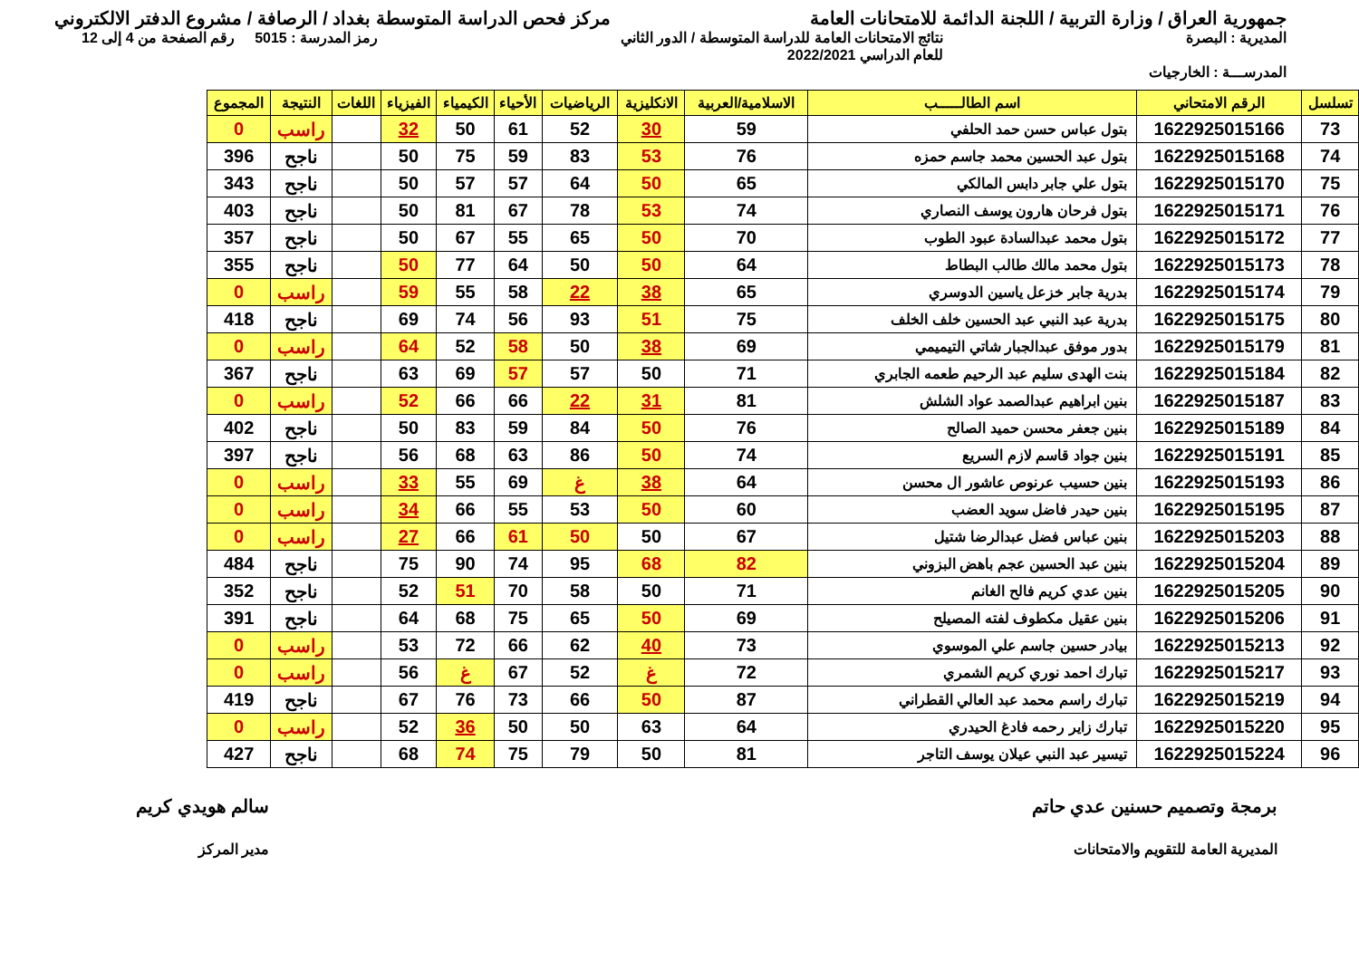جمهورية العراق / وزارة التربية / اللجنة الدائمة للامتحانات العامة
مركز فحص الدراسة المتوسطة بغداد / الرصافة / مشروع الدفتر الالكتروني
المديرية : البصرة نتائج الامتحانات العامة للدراسة المتوسطة / الدور الثاني
للعام الدراسي 2022/2021
رمز المدرسة : 5015 رقم الصفحة من 4 إلى 12
المدرســـة : الخارجيات
| تسلسل | الرقم الامتحاني | اسم الطالـــــب | الاسلامية/العربية | الانكليزية | الرياضيات | الأحياء | الكيمياء | الفيزياء | اللغات | النتيجة | المجموع |
| --- | --- | --- | --- | --- | --- | --- | --- | --- | --- | --- | --- |
| 73 | 1622925015166 | بتول عباس حسن حمد الحلفي | 59 | 30 | 52 | 61 | 50 | 32 | | راسب | 0 |
| 74 | 1622925015168 | بتول عبد الحسين محمد جاسم حمزه | 76 | 53 | 83 | 59 | 75 | 50 | | ناجح | 396 |
| 75 | 1622925015170 | بتول علي جابر دابس المالكي | 65 | 50 | 64 | 57 | 57 | 50 | | ناجح | 343 |
| 76 | 1622925015171 | بتول فرحان هارون يوسف النصاري | 74 | 53 | 78 | 67 | 81 | 50 | | ناجح | 403 |
| 77 | 1622925015172 | بتول محمد عبدالسادة عبود الطوب | 70 | 50 | 65 | 55 | 67 | 50 | | ناجح | 357 |
| 78 | 1622925015173 | بتول محمد مالك طالب البطاط | 64 | 50 | 50 | 64 | 77 | 50 | | ناجح | 355 |
| 79 | 1622925015174 | بدرية جابر خزعل ياسين الدوسري | 65 | 38 | 22 | 58 | 55 | 59 | | راسب | 0 |
| 80 | 1622925015175 | بدرية عبد النبي عبد الحسين خلف الخلف | 75 | 51 | 93 | 56 | 74 | 69 | | ناجح | 418 |
| 81 | 1622925015179 | بدور موفق عبدالجبار شاتي التيميمي | 69 | 38 | 50 | 58 | 52 | 64 | | راسب | 0 |
| 82 | 1622925015184 | بنت الهدى سليم عبد الرحيم طعمه الجابري | 71 | 50 | 57 | 57 | 69 | 63 | | ناجح | 367 |
| 83 | 1622925015187 | بنين ابراهيم عبدالصمد عواد الشلش | 81 | 31 | 22 | 66 | 66 | 52 | | راسب | 0 |
| 84 | 1622925015189 | بنين جعفر محسن حميد الصالح | 76 | 50 | 84 | 59 | 83 | 50 | | ناجح | 402 |
| 85 | 1622925015191 | بنين جواد قاسم لازم السريع | 74 | 50 | 86 | 63 | 68 | 56 | | ناجح | 397 |
| 86 | 1622925015193 | بنين حسيب عرنوص عاشور ال محسن | 64 | 38 | غ | 69 | 55 | 33 | | راسب | 0 |
| 87 | 1622925015195 | بنين حيدر فاضل سويد العضب | 60 | 50 | 53 | 55 | 66 | 34 | | راسب | 0 |
| 88 | 1622925015203 | بنين عباس فضل عبدالرضا شتيل | 67 | 50 | 50 | 61 | 66 | 27 | | راسب | 0 |
| 89 | 1622925015204 | بنين عبد الحسين عجم باهض البزوني | 82 | 68 | 95 | 74 | 90 | 75 | | ناجح | 484 |
| 90 | 1622925015205 | بنين عدي كريم فالح الغانم | 71 | 50 | 58 | 70 | 51 | 52 | | ناجح | 352 |
| 91 | 1622925015206 | بنين عقيل مكطوف لفته المصيلح | 69 | 50 | 65 | 75 | 68 | 64 | | ناجح | 391 |
| 92 | 1622925015213 | بيادر حسين جاسم علي الموسوي | 73 | 40 | 62 | 66 | 72 | 53 | | راسب | 0 |
| 93 | 1622925015217 | تبارك احمد نوري كريم الشمري | 72 | غ | 52 | 67 | غ | 56 | | راسب | 0 |
| 94 | 1622925015219 | تبارك راسم محمد عبد العالي القطراني | 87 | 50 | 66 | 73 | 76 | 67 | | ناجح | 419 |
| 95 | 1622925015220 | تبارك زاير رحمه فادغ الحيدري | 64 | 63 | 50 | 50 | 36 | 52 | | راسب | 0 |
| 96 | 1622925015224 | تيسير عبد النبي عيلان يوسف التاجر | 81 | 50 | 79 | 75 | 74 | 68 | | ناجح | 427 |
برمجة وتصميم حسنين عدي حاتم
المديرية العامة للتقويم والامتحانات
سالم هويدي كريم
مدير المركز